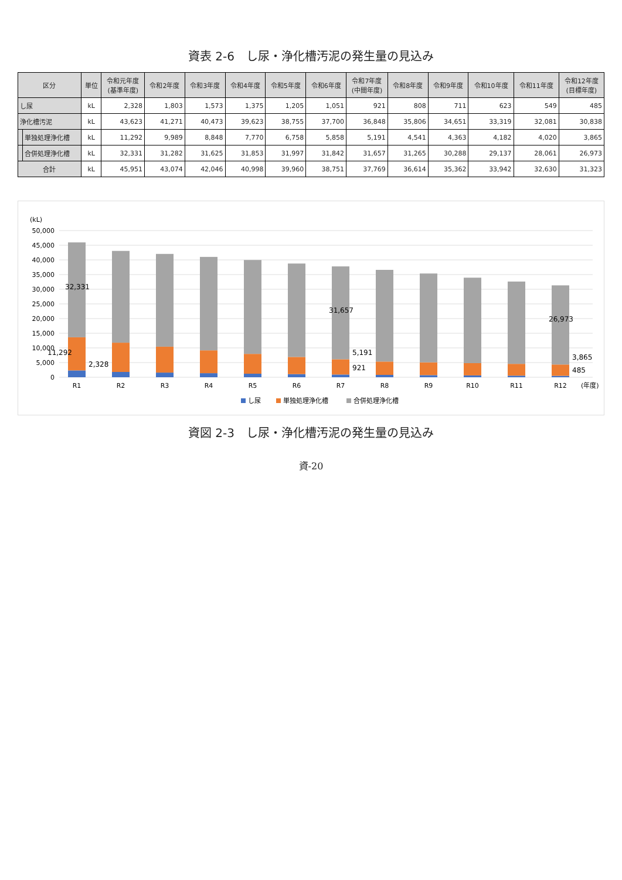資表 2-6　し尿・浄化槽汚泥の発生量の見込み
| 区分 | | 単位 | 令和元年度 (基準年度) | 令和2年度 | 令和3年度 | 令和4年度 | 令和5年度 | 令和6年度 | 令和7年度 (中間年度) | 令和8年度 | 令和9年度 | 令和10年度 | 令和11年度 | 令和12年度 (目標年度) |
| --- | --- | --- | --- | --- | --- | --- | --- | --- | --- | --- | --- | --- | --- | --- |
| し尿 | | kL | 2,328 | 1,803 | 1,573 | 1,375 | 1,205 | 1,051 | 921 | 808 | 711 | 623 | 549 | 485 |
| 浄化槽汚泥 | | kL | 43,623 | 41,271 | 40,473 | 39,623 | 38,755 | 37,700 | 36,848 | 35,806 | 34,651 | 33,319 | 32,081 | 30,838 |
| | 単独処理浄化槽 | kL | 11,292 | 9,989 | 8,848 | 7,770 | 6,758 | 5,858 | 5,191 | 4,541 | 4,363 | 4,182 | 4,020 | 3,865 |
| | 合併処理浄化槽 | kL | 32,331 | 31,282 | 31,625 | 31,853 | 31,997 | 31,842 | 31,657 | 31,265 | 30,288 | 29,137 | 28,061 | 26,973 |
| 合計 | | kL | 45,951 | 43,074 | 42,046 | 40,998 | 39,960 | 38,751 | 37,769 | 36,614 | 35,362 | 33,942 | 32,630 | 31,323 |
(kL)
50,000
45,000
40,000
35,000
30,000
25,000
20,000
15,000
10,000
5,000
0
32,331
11,292
2,328
31,657
5,191
921
26,973
3,865
485
R1
R2
R3
R4
R5
R6
R7
R8
R9
R10
R11
R12
(年度)
し尿
単独処理浄化槽
合併処理浄化槽
資図 2-3　し尿・浄化槽汚泥の発生量の見込み
資-20